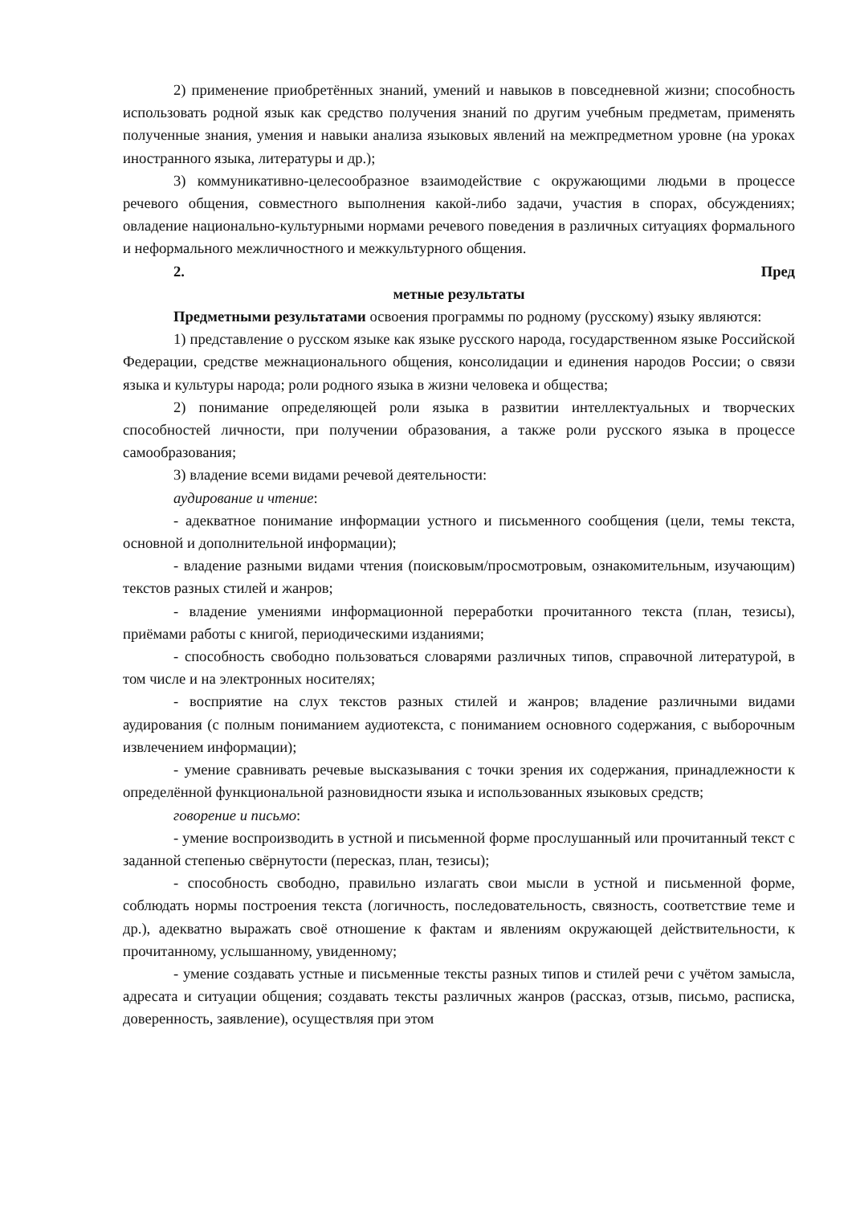2) применение приобретённых знаний, умений и навыков в повседневной жизни; способность использовать родной язык как средство получения знаний по другим учебным предметам, применять полученные знания, умения и навыки анализа языковых явлений на межпредметном уровне (на уроках иностранного языка, литературы и др.);
3) коммуникативно-целесообразное взаимодействие с окружающими людьми в процессе речевого общения, совместного выполнения какой-либо задачи, участия в спорах, обсуждениях; овладение национально-культурными нормами речевого поведения в различных ситуациях формального и неформального межличностного и межкультурного общения.
2. Пред
метные результаты
Предметными результатами освоения программы по родному (русскому) языку являются:
1) представление о русском языке как языке русского народа, государственном языке Российской Федерации, средстве межнационального общения, консолидации и единения народов России; о связи языка и культуры народа; роли родного языка в жизни человека и общества;
2) понимание определяющей роли языка в развитии интеллектуальных и творческих способностей личности, при получении образования, а также роли русского языка в процессе самообразования;
3) владение всеми видами речевой деятельности:
аудирование и чтение:
- адекватное понимание информации устного и письменного сообщения (цели, темы текста, основной и дополнительной информации);
- владение разными видами чтения (поисковым/просмотровым, ознакомительным, изучающим) текстов разных стилей и жанров;
- владение умениями информационной переработки прочитанного текста (план, тезисы), приёмами работы с книгой, периодическими изданиями;
- способность свободно пользоваться словарями различных типов, справочной литературой, в том числе и на электронных носителях;
- восприятие на слух текстов разных стилей и жанров; владение различными видами аудирования (с полным пониманием аудиотекста, с пониманием основного содержания, с выборочным извлечением информации);
- умение сравнивать речевые высказывания с точки зрения их содержания, принадлежности к определённой функциональной разновидности языка и использованных языковых средств;
говорение и письмо:
- умение воспроизводить в устной и письменной форме прослушанный или прочитанный текст с заданной степенью свёрнутости (пересказ, план, тезисы);
- способность свободно, правильно излагать свои мысли в устной и письменной форме, соблюдать нормы построения текста (логичность, последовательность, связность, соответствие теме и др.), адекватно выражать своё отношение к фактам и явлениям окружающей действительности, к прочитанному, услышанному, увиденному;
- умение создавать устные и письменные тексты разных типов и стилей речи с учётом замысла, адресата и ситуации общения; создавать тексты различных жанров (рассказ, отзыв, письмо, расписка, доверенность, заявление), осуществляя при этом